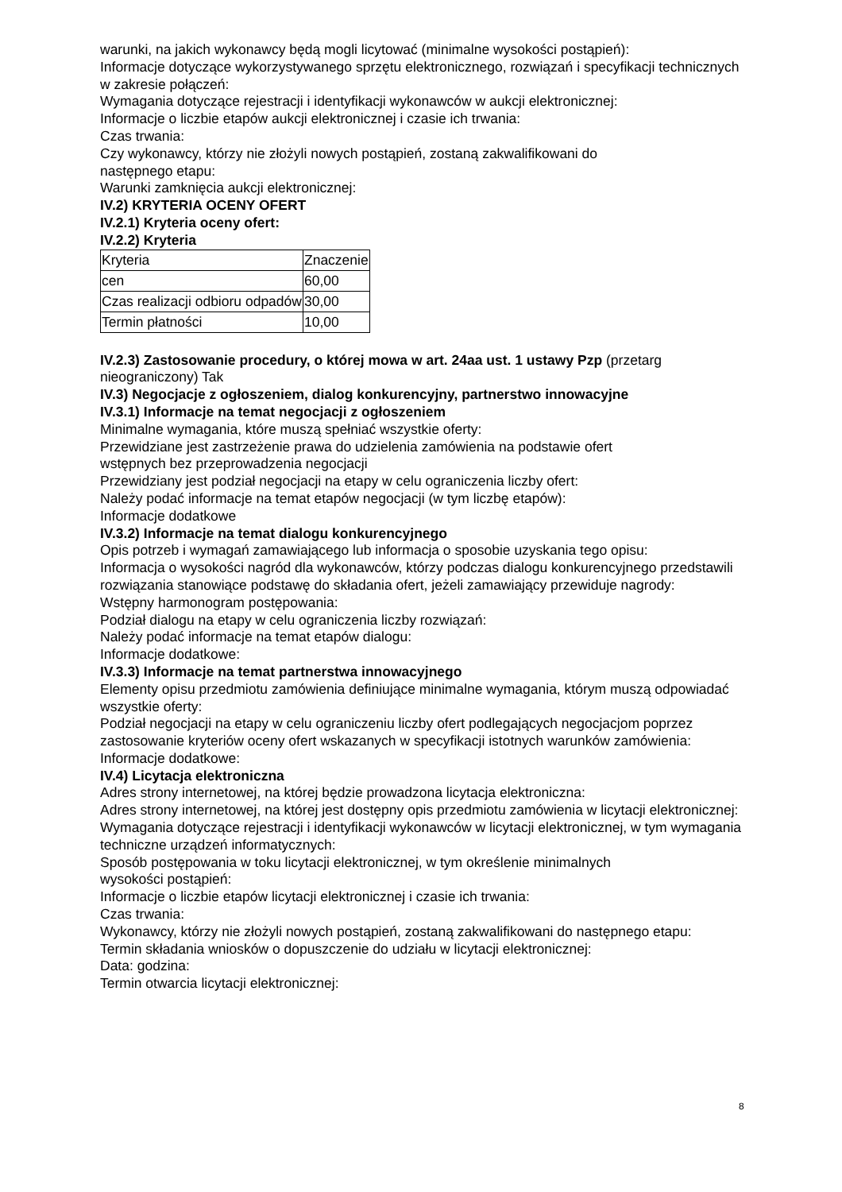warunki, na jakich wykonawcy będą mogli licytować (minimalne wysokości postąpień):
Informacje dotyczące wykorzystywanego sprzętu elektronicznego, rozwiązań i specyfikacji technicznych w zakresie połączeń:
Wymagania dotyczące rejestracji i identyfikacji wykonawców w aukcji elektronicznej:
Informacje o liczbie etapów aukcji elektronicznej i czasie ich trwania:
Czas trwania:
Czy wykonawcy, którzy nie złożyli nowych postąpień, zostaną zakwalifikowani do
następnego etapu:
Warunki zamknięcia aukcji elektronicznej:
IV.2) KRYTERIA OCENY OFERT
IV.2.1) Kryteria oceny ofert:
IV.2.2) Kryteria
| Kryteria | Znaczenie |
| cen | 60,00 |
| Czas realizacji odbioru odpadów | 30,00 |
| Termin płatności | 10,00 |
IV.2.3) Zastosowanie procedury, o której mowa w art. 24aa ust. 1 ustawy Pzp (przetarg nieograniczony) Tak
IV.3) Negocjacje z ogłoszeniem, dialog konkurencyjny, partnerstwo innowacyjne
IV.3.1) Informacje na temat negocjacji z ogłoszeniem
Minimalne wymagania, które muszą spełniać wszystkie oferty:
Przewidziane jest zastrzeżenie prawa do udzielenia zamówienia na podstawie ofert
wstępnych bez przeprowadzenia negocjacji
Przewidziany jest podział negocjacji na etapy w celu ograniczenia liczby ofert:
Należy podać informacje na temat etapów negocjacji (w tym liczbę etapów):
Informacje dodatkowe
IV.3.2) Informacje na temat dialogu konkurencyjnego
Opis potrzeb i wymagań zamawiającego lub informacja o sposobie uzyskania tego opisu:
Informacja o wysokości nagród dla wykonawców, którzy podczas dialogu konkurencyjnego przedstawili rozwiązania stanowiące podstawę do składania ofert, jeżeli zamawiający przewiduje nagrody:
Wstępny harmonogram postępowania:
Podział dialogu na etapy w celu ograniczenia liczby rozwiązań:
Należy podać informacje na temat etapów dialogu:
Informacje dodatkowe:
IV.3.3) Informacje na temat partnerstwa innowacyjnego
Elementy opisu przedmiotu zamówienia definiujące minimalne wymagania, którym muszą odpowiadać wszystkie oferty:
Podział negocjacji na etapy w celu ograniczeniu liczby ofert podlegających negocjacjom poprzez zastosowanie kryteriów oceny ofert wskazanych w specyfikacji istotnych warunków zamówienia:
Informacje dodatkowe:
IV.4) Licytacja elektroniczna
Adres strony internetowej, na której będzie prowadzona licytacja elektroniczna:
Adres strony internetowej, na której jest dostępny opis przedmiotu zamówienia w licytacji elektronicznej:
Wymagania dotyczące rejestracji i identyfikacji wykonawców w licytacji elektronicznej, w tym wymagania techniczne urządzeń informatycznych:
Sposób postępowania w toku licytacji elektronicznej, w tym określenie minimalnych
wysokości postąpień:
Informacje o liczbie etapów licytacji elektronicznej i czasie ich trwania:
Czas trwania:
Wykonawcy, którzy nie złożyli nowych postąpień, zostaną zakwalifikowani do następnego etapu:
Termin składania wniosków o dopuszczenie do udziału w licytacji elektronicznej:
Data: godzina:
Termin otwarcia licytacji elektronicznej:
8